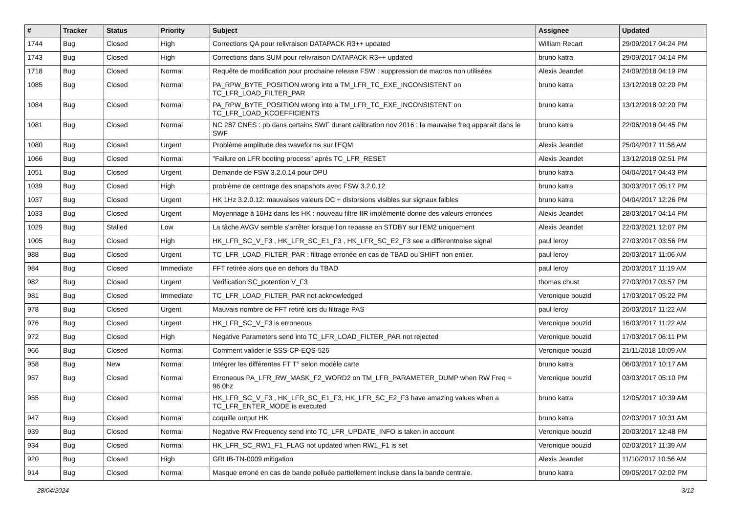| # | Tracker | Status | Priority | Subject | Assignee | Updated |
| --- | --- | --- | --- | --- | --- | --- |
| 1744 | Bug | Closed | High | Corrections QA pour relivraison DATAPACK R3++ updated | William Recart | 29/09/2017 04:24 PM |
| 1743 | Bug | Closed | High | Corrections dans SUM pour relivraison DATAPACK R3++ updated | bruno katra | 29/09/2017 04:14 PM |
| 1718 | Bug | Closed | Normal | Requête de modification pour prochaine release FSW : suppression de macros non utilisées | Alexis Jeandet | 24/09/2018 04:19 PM |
| 1085 | Bug | Closed | Normal | PA_RPW_BYTE_POSITION wrong into a TM_LFR_TC_EXE_INCONSISTENT on TC_LFR_LOAD_FILTER_PAR | bruno katra | 13/12/2018 02:20 PM |
| 1084 | Bug | Closed | Normal | PA_RPW_BYTE_POSITION wrong into a TM_LFR_TC_EXE_INCONSISTENT on TC_LFR_LOAD_KCOEFFICIENTS | bruno katra | 13/12/2018 02:20 PM |
| 1081 | Bug | Closed | Normal | NC 287 CNES : pb dans certains SWF durant calibration nov 2016 : la mauvaise freq apparait dans le SWF | bruno katra | 22/06/2018 04:45 PM |
| 1080 | Bug | Closed | Urgent | Problème amplitude des waveforms sur l'EQM | Alexis Jeandet | 25/04/2017 11:58 AM |
| 1066 | Bug | Closed | Normal | "Failure on LFR booting process" après TC_LFR_RESET | Alexis Jeandet | 13/12/2018 02:51 PM |
| 1051 | Bug | Closed | Urgent | Demande de FSW 3.2.0.14 pour DPU | bruno katra | 04/04/2017 04:43 PM |
| 1039 | Bug | Closed | High | problème de centrage des snapshots avec FSW 3.2.0.12 | bruno katra | 30/03/2017 05:17 PM |
| 1037 | Bug | Closed | Urgent | HK 1Hz 3.2.0.12: mauvaises valeurs DC + distorsions visibles sur signaux faibles | bruno katra | 04/04/2017 12:26 PM |
| 1033 | Bug | Closed | Urgent | Moyennage à 16Hz dans les HK : nouveau filtre IIR implémenté donne des valeurs erronées | Alexis Jeandet | 28/03/2017 04:14 PM |
| 1029 | Bug | Stalled | Low | La tâche AVGV semble s'arrêter lorsque l'on repasse en STDBY sur l'EM2 uniquement | Alexis Jeandet | 22/03/2021 12:07 PM |
| 1005 | Bug | Closed | High | HK_LFR_SC_V_F3 , HK_LFR_SC_E1_F3 , HK_LFR_SC_E2_F3 see a differentnoise signal | paul leroy | 27/03/2017 03:56 PM |
| 988 | Bug | Closed | Urgent | TC_LFR_LOAD_FILTER_PAR : filtrage erronée en cas de TBAD ou SHIFT non entier. | paul leroy | 20/03/2017 11:06 AM |
| 984 | Bug | Closed | Immediate | FFT retirée alors que en dehors du TBAD | paul leroy | 20/03/2017 11:19 AM |
| 982 | Bug | Closed | Urgent | Verification SC_potention V_F3 | thomas chust | 27/03/2017 03:57 PM |
| 981 | Bug | Closed | Immediate | TC_LFR_LOAD_FILTER_PAR not acknowledged | Veronique bouzid | 17/03/2017 05:22 PM |
| 978 | Bug | Closed | Urgent | Mauvais nombre de FFT retiré lors du filtrage PAS | paul leroy | 20/03/2017 11:22 AM |
| 976 | Bug | Closed | Urgent | HK_LFR_SC_V_F3 is erroneous | Veronique bouzid | 16/03/2017 11:22 AM |
| 972 | Bug | Closed | High | Negative Parameters send into TC_LFR_LOAD_FILTER_PAR not rejected | Veronique bouzid | 17/03/2017 06:11 PM |
| 966 | Bug | Closed | Normal | Comment valider le SSS-CP-EQS-526 | Veronique bouzid | 21/11/2018 10:09 AM |
| 958 | Bug | New | Normal | Intégrer les différentes FT T° selon modèle carte | bruno katra | 06/03/2017 10:17 AM |
| 957 | Bug | Closed | Normal | Erroneous PA_LFR_RW_MASK_F2_WORD2 on TM_LFR_PARAMETER_DUMP when RW Freq = 96.0hz | Veronique bouzid | 03/03/2017 05:10 PM |
| 955 | Bug | Closed | Normal | HK_LFR_SC_V_F3 , HK_LFR_SC_E1_F3, HK_LFR_SC_E2_F3 have amazing values when a TC_LFR_ENTER_MODE is executed | bruno katra | 12/05/2017 10:39 AM |
| 947 | Bug | Closed | Normal | coquille output HK | bruno katra | 02/03/2017 10:31 AM |
| 939 | Bug | Closed | Normal | Negative RW Frequency send into TC_LFR_UPDATE_INFO is taken in account | Veronique bouzid | 20/03/2017 12:48 PM |
| 934 | Bug | Closed | Normal | HK_LFR_SC_RW1_F1_FLAG not updated when RW1_F1 is set | Veronique bouzid | 02/03/2017 11:39 AM |
| 920 | Bug | Closed | High | GRLIB-TN-0009 mitigation | Alexis Jeandet | 11/10/2017 10:56 AM |
| 914 | Bug | Closed | Normal | Masque erroné en cas de bande polluée partiellement incluse dans la bande centrale. | bruno katra | 09/05/2017 02:02 PM |
28/04/2024 3/12